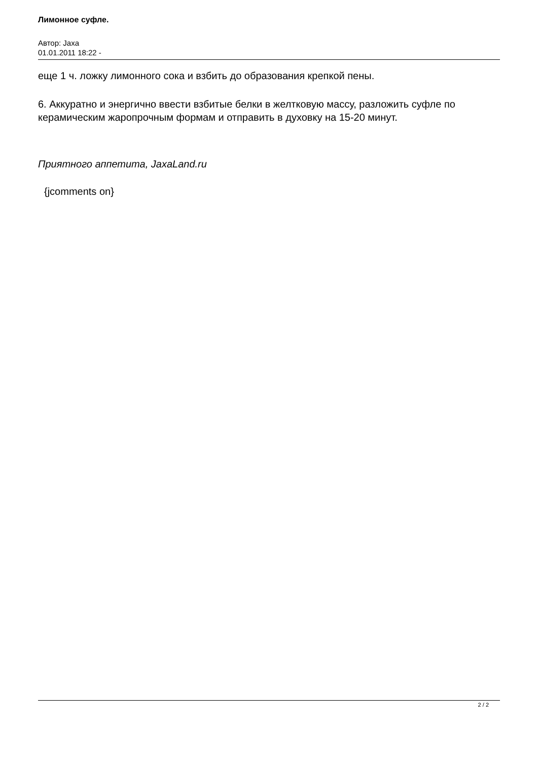Лимонное суфле.
Автор: Jaxa
01.01.2011 18:22 -
еще 1 ч. ложку лимонного сока и взбить до образования крепкой пены.
6. Аккуратно и энергично ввести взбитые белки в желтковую массу, разложить суфле по керамическим жаропрочным формам и отправить в духовку на 15-20 минут.
Приятного аппетита, JaxaLand.ru
{jcomments on}
2 / 2